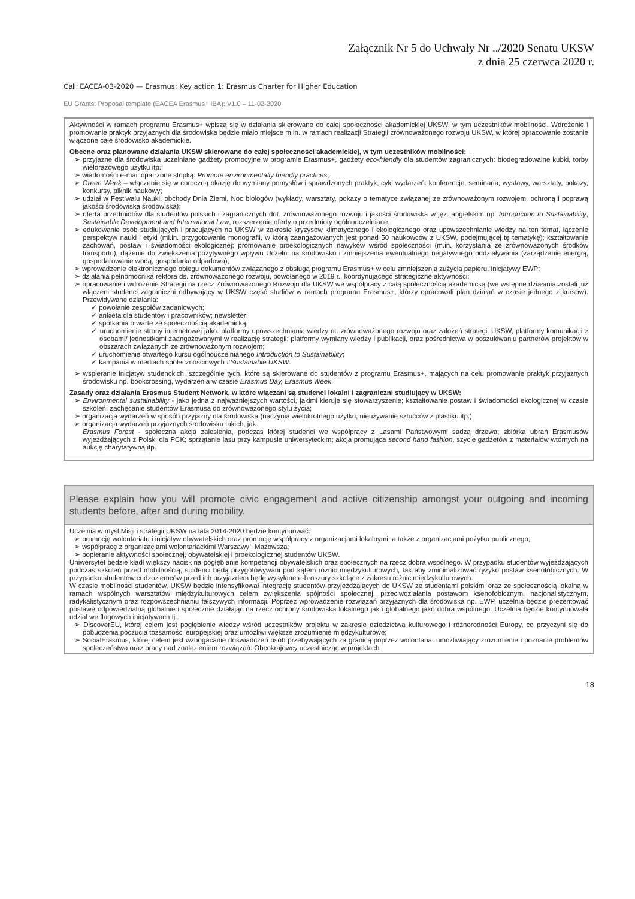Załącznik Nr 5 do Uchwały Nr ../2020 Senatu UKSW
z dnia 25 czerwca 2020 r.
Call: EACEA-03-2020 — Erasmus: Key action 1: Erasmus Charter for Higher Education
EU Grants: Proposal template (EACEA Erasmus+ IBA): V1.0 – 11-02-2020
Aktywności w ramach programu Erasmus+ wpiszą się w działania skierowane do całej społeczności akademickiej UKSW, w tym uczestników mobilności. Wdrożenie i promowanie praktyk przyjaznych dla środowiska będzie miało miejsce m.in. w ramach realizacji Strategii zrównoważonego rozwoju UKSW, w której opracowanie zostanie włączone całe środowisko akademickie.
Obecne oraz planowane działania UKSW skierowane do całej społeczności akademickiej, w tym uczestników mobilności:
➢ przyjazne dla środowiska uczelniane gadżety promocyjne w programie Erasmus+, gadżety eco-friendly dla studentów zagranicznych: biodegradowalne kubki, torby wielorazowego użytku itp.;
➢ wiadomości e-mail opatrzone stopką: Promote environmentally friendly practices;
➢ Green Week – włączenie się w coroczną okazję do wymiany pomysłów i sprawdzonych praktyk, cykl wydarzeń: konferencje, seminaria, wystawy, warsztaty, pokazy, konkursy, piknik naukowy;
➢ udział w Festiwalu Nauki, obchody Dnia Ziemi, Noc biologów (wykłady, warsztaty, pokazy o tematyce związanej ze zrównoważonym rozwojem, ochroną i poprawą jakości środowiska środowiska);
➢ oferta przedmiotów dla studentów polskich i zagranicznych dot. zrównoważonego rozwoju i jakości środowiska w jęz. angielskim np. Introduction to Sustainability, Sustainable Development and International Law, rozszerzenie oferty o przedmioty ogólnouczelniane;
➢ edukowanie osób studiujących i pracujących na UKSW w zakresie kryzysów klimatycznego i ekologicznego oraz upowszechnianie wiedzy na ten temat, łączenie perspektyw nauki i etyki (mi.in. przygotowanie monografii, w którą zaangażowanych jest ponad 50 naukowców z UKSW, podejmującej tę tematykę); kształtowanie zachowań, postaw i świadomości ekologicznej; promowanie proekologicznych nawyków wśród społeczności (m.in. korzystania ze zrównoważonych środków transportu); dążenie do zwiększenia pozytywnego wpływu Uczelni na środowisko i zmniejszenia ewentualnego negatywnego oddziaływania (zarządzanie energią, gospodarowanie wodą, gospodarka odpadowa);
➢ wprowadzenie elektronicznego obiegu dokumentów związanego z obsługą programu Erasmus+ w celu zmniejszenia zużycia papieru, inicjatywy EWP;
➢ działania pełnomocnika rektora ds. zrównoważonego rozwoju, powołanego w 2019 r., koordynującego strategiczne aktywności;
➢ opracowanie i wdrożenie Strategii na rzecz Zrównoważonego Rozwoju dla UKSW we współpracy z całą społecznością akademicką (we wstępne działania zostali już włączeni studenci zagraniczni odbywający w UKSW część studiów w ramach programu Erasmus+, którzy opracowali plan działań w czasie jednego z kursów). Przewidywane działania:
✓ powołanie zespołów zadaniowych;
✓ ankieta dla studentów i pracowników; newsletter;
✓ spotkania otwarte ze społecznością akademicką;
✓ uruchomienie strony internetowej jako: platformy upowszechniania wiedzy nt. zrównoważonego rozwoju oraz założeń strategii UKSW, platformy komunikacji z osobami/ jednostkami zaangażowanymi w realizację strategii; platformy wymiany wiedzy i publikacji, oraz pośrednictwa w poszukiwaniu partnerów projektów w obszarach związanych ze zrównoważonym rozwojem;
✓ uruchomienie otwartego kursu ogólnouczelnianego Introduction to Sustainability;
✓ kampania w mediach społecznościowych #Sustainable UKSW.
➢ wspieranie inicjatyw studenckich, szczególnie tych, które są skierowane do studentów z programu Erasmus+, mających na celu promowanie praktyk przyjaznych środowisku np. bookcrossing, wydarzenia w czasie Erasmus Day, Erasmus Week.
Zasady oraz działania Erasmus Student Network, w które włączani są studenci lokalni i zagraniczni studiujący w UKSW:
➢ Environmental sustainability - jako jedna z najważniejszych wartości, jakimi kieruje się stowarzyszenie; kształtowanie postaw i świadomości ekologicznej w czasie szkoleń; zachęcanie studentów Erasmusa do zrównoważonego stylu życia;
➢ organizacja wydarzeń w sposób przyjazny dla środowiska (naczynia wielokrotnego użytku; nieużywanie sztućców z plastiku itp.)
➢ organizacja wydarzeń przyjaznych środowisku takich, jak:
Erasmus Forest - społeczna akcja zalesienia, podczas której studenci we współpracy z Lasami Państwowymi sadzą drzewa; zbiórka ubrań Erasmusów wyjeżdżających z Polski dla PCK; sprzątanie lasu przy kampusie uniwersyteckim; akcja promująca second hand fashion, szycie gadżetów z materiałów wtórnych na aukcję charytatywną itp.
Please explain how you will promote civic engagement and active citizenship amongst your outgoing and incoming students before, after and during mobility.
Uczelnia w myśl Misji i strategii UKSW na lata 2014-2020 będzie kontynuować:
➢ promocję wolontariatu i inicjatyw obywatelskich oraz promocję współpracy z organizacjami lokalnymi, a także z organizacjami pożytku publicznego;
➢ współpracę z organizacjami wolontariackimi Warszawy i Mazowsza;
➢ popieranie aktywności społecznej, obywatelskiej i proekologicznej studentów UKSW.
Uniwersytet będzie kładł większy nacisk na pogłębianie kompetencji obywatelskich oraz społecznych na rzecz dobra wspólnego. W przypadku studentów wyjeżdżających podczas szkoleń przed mobilnością, studenci będą przygotowywani pod kątem różnic międzykulturowych, tak aby zminimalizować ryzyko postaw ksenofobicznych. W przypadku studentów cudzoziemców przed ich przyjazdem będę wysyłane e-broszury szkolące z zakresu różnic międzykulturowych.
W czasie mobilności studentów, UKSW będzie intensyfikował integrację studentów przyjeżdżających do UKSW ze studentami polskimi oraz ze społecznością lokalną w ramach wspólnych warsztatów międzykulturowych celem zwiększenia spójności społecznej, przeciwdziałania postawom ksenofobicznym, nacjonalistycznym, radykalistycznym oraz rozpowszechnianiu fałszywych informacji. Poprzez wprowadzenie rozwiązań przyjaznych dla środowiska np. EWP, uczelnia będzie prezentować postawę odpowiedzialną globalnie i społecznie działając na rzecz ochrony środowiska lokalnego jak i globalnego jako dobra wspólnego. Uczelnia będzie kontynuowała udział we flagowych inicjatywach tj.:
➢ DiscoverEU, której celem jest pogłębienie wiedzy wśród uczestników projektu w zakresie dziedzictwa kulturowego i różnorodności Europy, co przyczyni się do pobudzenia poczucia tożsamości europejskiej oraz umożliwi większe zrozumienie międzykulturowe;
➢ SocialErasmus, której celem jest wzbogacanie doświadczeń osób przebywających za granicą poprzez wolontariat umożliwiający zrozumienie i poznanie problemów społeczeństwa oraz pracy nad znalezieniem rozwiązań. Obcokrajowcy uczestnicząc w projektach
18